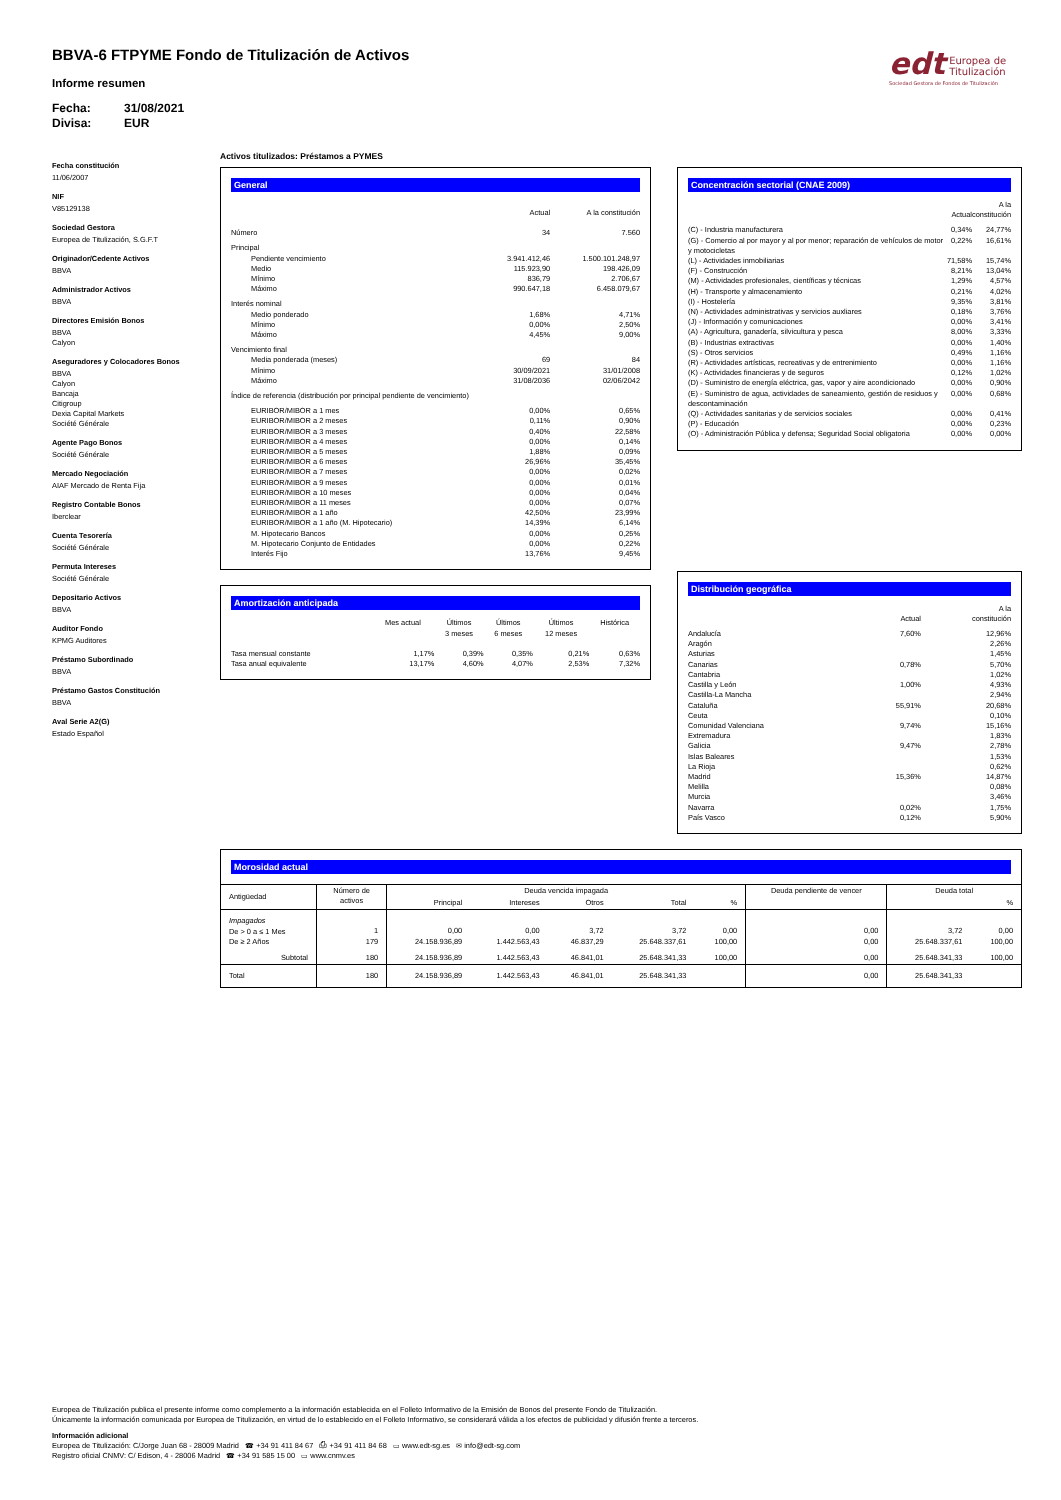edt
Europea de
Titulización
Sociedad Gestora de Fondos de Titulización
BBVA-6 FTPYME Fondo de Titulización de Activos
Informe resumen
Fecha: 31/08/2021
Divisa: EUR
Fecha constitución
11/06/2007
NIF
V85129138
Sociedad Gestora
Europea de Titulización, S.G.F.T
Originador/Cedente Activos
BBVA
Administrador Activos
BBVA
Directores Emisión Bonos
BBVA
Calyon
Aseguradores y Colocadores Bonos
BBVA
Calyon
Bancaja
Citigroup
Dexia Capital Markets
Société Générale
Agente Pago Bonos
Société Générale
Mercado Negociación
AIAF Mercado de Renta Fija
Registro Contable Bonos
Iberclear
Cuenta Tesorería
Société Générale
Permuta Intereses
Société Générale
Depositario Activos
BBVA
Auditor Fondo
KPMG Auditores
Préstamo Subordinado
BBVA
Préstamo Gastos Constitución
BBVA
Aval Serie A2(G)
Estado Español
Activos titulizados: Préstamos a PYMES
General
| | Actual | A la constitución |
| --- | --- | --- |
| Número | 34 | 7.560 |
| Principal | | |
| Pendiente vencimiento | 3.941.412,46 | 1.500.101.248,97 |
| Medio | 115.923,90 | 198.426,09 |
| Mínimo | 836,79 | 2.706,67 |
| Máximo | 990.647,18 | 6.458.079,67 |
| Interés nominal | | |
| Medio ponderado | 1,68% | 4,71% |
| Mínimo | 0,00% | 2,50% |
| Máximo | 4,45% | 9,00% |
| Vencimiento final | | |
| Media ponderada (meses) | 69 | 84 |
| Mínimo | 30/09/2021 | 31/01/2008 |
| Máximo | 31/08/2036 | 02/06/2042 |
| Índice de referencia (distribución por principal pendiente de vencimiento) | | |
| EURIBOR/MIBOR a 1 mes | 0,00% | 0,65% |
| EURIBOR/MIBOR a 2 meses | 0,11% | 0,90% |
| EURIBOR/MIBOR a 3 meses | 0,40% | 22,58% |
| EURIBOR/MIBOR a 4 meses | 0,00% | 0,14% |
| EURIBOR/MIBOR a 5 meses | 1,88% | 0,09% |
| EURIBOR/MIBOR a 6 meses | 26,96% | 35,45% |
| EURIBOR/MIBOR a 7 meses | 0,00% | 0,02% |
| EURIBOR/MIBOR a 9 meses | 0,00% | 0,01% |
| EURIBOR/MIBOR a 10 meses | 0,00% | 0,04% |
| EURIBOR/MIBOR a 11 meses | 0,00% | 0,07% |
| EURIBOR/MIBOR a 1 año | 42,50% | 23,99% |
| EURIBOR/MIBOR a 1 año (M. Hipotecario) | 14,39% | 6,14% |
| M. Hipotecario Bancos | 0,00% | 0,25% |
| M. Hipotecario Conjunto de Entidades | 0,00% | 0,22% |
| Interés Fijo | 13,76% | 9,45% |
Amortización anticipada
| | Mes actual | Últimos 3 meses | Últimos 6 meses | Últimos 12 meses | Histórica |
| --- | --- | --- | --- | --- | --- |
| Tasa mensual constante | 1,17% | 0,39% | 0,35% | 0,21% | 0,63% |
| Tasa anual equivalente | 13,17% | 4,60% | 4,07% | 2,53% | 7,32% |
Concentración sectorial (CNAE 2009)
| | Actual | A la constitución |
| --- | --- | --- |
| (C) - Industria manufacturera | 0,34% | 24,77% |
| (G) - Comercio al por mayor y al por menor; reparación de vehículos de motor y motocicletas | 0,22% | 16,61% |
| (L) - Actividades inmobiliarias | 71,58% | 15,74% |
| (F) - Construcción | 8,21% | 13,04% |
| (M) - Actividades profesionales, científicas y técnicas | 1,29% | 4,57% |
| (H) - Transporte y almacenamiento | 0,21% | 4,02% |
| (I) - Hostelería | 9,35% | 3,81% |
| (N) - Actividades administrativas y servicios auxliares | 0,18% | 3,76% |
| (J) - Información y comunicaciones | 0,00% | 3,41% |
| (A) - Agricultura, ganadería, silvicultura y pesca | 8,00% | 3,33% |
| (B) - Industrias extractivas | 0,00% | 1,40% |
| (S) - Otros servicios | 0,49% | 1,16% |
| (R) - Actividades artísticas, recreativas y de entrenimiento | 0,00% | 1,16% |
| (K) - Actividades financieras y de seguros | 0,12% | 1,02% |
| (D) - Suministro de energía eléctrica, gas, vapor y aire acondicionado | 0,00% | 0,90% |
| (E) - Suministro de agua, actividades de saneamiento, gestión de residuos y descontaminación | 0,00% | 0,68% |
| (Q) - Actividades sanitarias y de servicios sociales | 0,00% | 0,41% |
| (P) - Educación | 0,00% | 0,23% |
| (O) - Administración Pública y defensa; Seguridad Social obligatoria | 0,00% | 0,00% |
Distribución geográfica
| | Actual | A la constitución |
| --- | --- | --- |
| Andalucía | 7,60% | 12,96% |
| Aragón | | 2,26% |
| Asturias | | 1,45% |
| Canarias | 0,78% | 5,70% |
| Cantabria | | 1,02% |
| Castilla y León | 1,00% | 4,93% |
| Castilla-La Mancha | | 2,94% |
| Cataluña | 55,91% | 20,68% |
| Ceuta | | 0,10% |
| Comunidad Valenciana | 9,74% | 15,16% |
| Extremadura | | 1,83% |
| Galicia | 9,47% | 2,78% |
| Islas Baleares | | 1,53% |
| La Rioja | | 0,62% |
| Madrid | 15,36% | 14,87% |
| Melilla | | 0,08% |
| Murcia | | 3,46% |
| Navarra | 0,02% | 1,75% |
| País Vasco | 0,12% | 5,90% |
Morosidad actual
| Antigüedad | Número de activos | Deuda vencida impagada | | | | | Deuda pendiente de vencer | Deuda total | |
| --- | --- | --- | --- | --- | --- | --- | --- | --- | --- |
| | | Principal | Intereses | Otros | Total | % | | | % |
| Impagados De > 0 a ≤ 1 Mes De ≥ 2 Años Subtotal | 1 179 180 | 0,00 24.158.936,89 24.158.936,89 | 0,00 1.442.563,43 1.442.563,43 | 3,72 46.837,29 46.841,01 | 3,72 25.648.337,61 25.648.341,33 | 0,00 100,00 100,00 | 0,00 0,00 0,00 | 3,72 25.648.337,61 25.648.341,33 | 0,00 100,00 100,00 |
| Total | 180 | 24.158.936,89 | 1.442.563,43 | 46.841,01 | 25.648.341,33 | | 0,00 | 25.648.341,33 | |
Europea de Titulización publica el presente informe como complemento a la información establecida en el Folleto Informativo de la Emisión de Bonos del presente Fondo de Titulización.
Únicamente la información comunicada por Europea de Titulización, en virtud de lo establecido en el Folleto Informativo, se considerará válida a los efectos de publicidad y difusión frente a terceros.
Información adicional
Europea de Titulización: C/Jorge Juan 68 - 28009 Madrid ☎ +34 91 411 84 67 ⎙ +34 91 411 84 68 ▭ www.edt-sg.es ✉ info@edt-sg.com
Registro oficial CNMV: C/ Edison, 4 - 28006 Madrid ☎ +34 91 585 15 00 ▭ www.cnmv.es